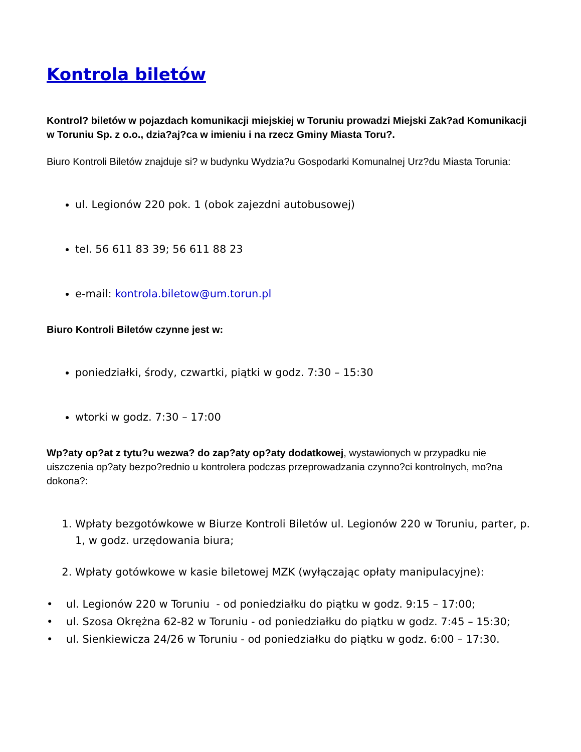Kontrola biletów
Kontrol? biletów w pojazdach komunikacji miejskiej w Toruniu prowadzi Miejski Zak?ad Komunikacji w Toruniu Sp. z o.o., dzia?aj?ca w imieniu i na rzecz Gminy Miasta Toru?.
Biuro Kontroli Biletów znajduje si? w budynku Wydzia?u Gospodarki Komunalnej Urz?du Miasta Torunia:
ul. Legionów 220 pok. 1 (obok zajezdni autobusowej)
tel. 56 611 83 39; 56 611 88 23
e-mail: kontrola.biletow@um.torun.pl
Biuro Kontroli Biletów czynne jest w:
poniedziałki, środy, czwartki, piątki w godz. 7:30 – 15:30
wtorki w godz. 7:30 – 17:00
Wp?aty op?at z tytu?u wezwa? do zap?aty op?aty dodatkowej, wystawionych w przypadku nie uiszczenia op?aty bezpo?rednio u kontrolera podczas przeprowadzania czynno?ci kontrolnych, mo?na dokona?:
1. Wpłaty bezgotówkowe w Biurze Kontroli Biletów ul. Legionów 220 w Toruniu, parter, p. 1, w godz. urzędowania biura;
2. Wpłaty gotówkowe w kasie biletowej MZK (wyłączając opłaty manipulacyjne):
• ul. Legionów 220 w Toruniu - od poniedziałku do piątku w godz. 9:15 – 17:00;
• ul. Szosa Okrężna 62-82 w Toruniu - od poniedziałku do piątku w godz. 7:45 – 15:30;
• ul. Sienkiewicza 24/26 w Toruniu - od poniedziałku do piątku w godz. 6:00 – 17:30.